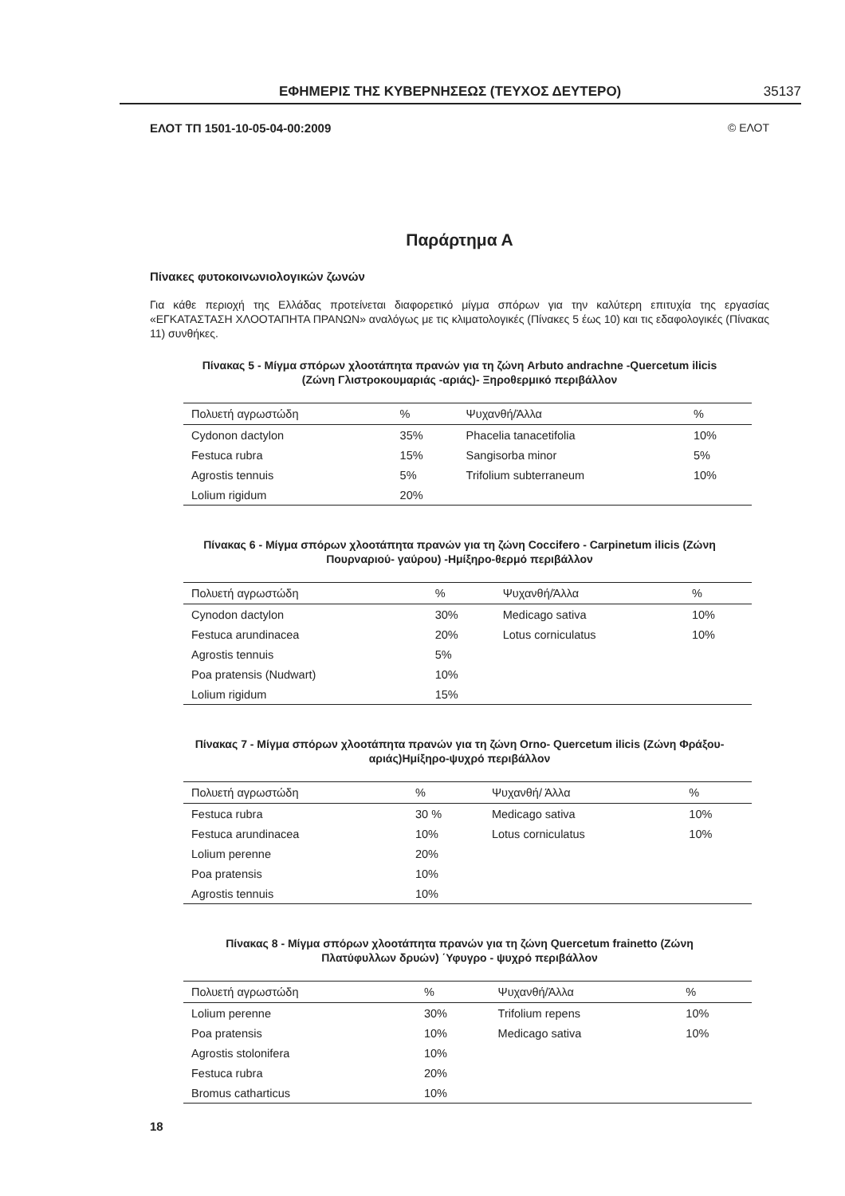ΕΦΗΜΕΡΙΣ ΤΗΣ ΚΥΒΕΡΝΗΣΕΩΣ (ΤΕΥΧΟΣ ΔΕΥΤΕΡΟ) 35137
ΕΛΟΤ ΤΠ 1501-10-05-04-00:2009 © ΕΛΟΤ
Παράρτημα Α
Πίνακες φυτοκοινωνιολογικών ζωνών
Για κάθε περιοχή της Ελλάδας προτείνεται διαφορετικό μίγμα σπόρων για την καλύτερη επιτυχία της εργασίας «ΕΓΚΑΤΑΣΤΑΣΗ ΧΛΟΟΤΑΠΗΤΑ ΠΡΑΝΩΝ» αναλόγως με τις κλιματολογικές (Πίνακες 5 έως 10) και τις εδαφολογικές (Πίνακας 11) συνθήκες.
Πίνακας 5 - Μίγμα σπόρων χλοοτάπητα πρανών για τη ζώνη Arbuto andrachne -Quercetum ilicis
(Ζώνη Γλιστροκουμαριάς -αριάς)- Ξηροθερμικό περιβάλλον
| Πολυετή αγρωστώδη | % | Ψυχανθή/Άλλα | % |
| --- | --- | --- | --- |
| Cydonon dactylon | 35% | Phacelia tanacetifolia | 10% |
| Festuca rubra | 15% | Sangisorba minor | 5% |
| Agrostis tennuis | 5% | Trifolium subterraneum | 10% |
| Lolium rigidum | 20% | | |
Πίνακας 6 - Μίγμα σπόρων χλοοτάπητα πρανών για τη ζώνη Coccifero - Carpinetum ilicis (Ζώνη
Πουρναριού- γαύρου) -Ημίξηρο-θερμό περιβάλλον
| Πολυετή αγρωστώδη | % | Ψυχανθή/Άλλα | % |
| --- | --- | --- | --- |
| Cynodon dactylon | 30% | Medicago sativa | 10% |
| Festuca arundinacea | 20% | Lotus corniculatus | 10% |
| Agrostis tennuis | 5% | | |
| Poa pratensis (Nudwart) | 10% | | |
| Lolium rigidum | 15% | | |
Πίνακας 7 - Μίγμα σπόρων χλοοτάπητα πρανών για τη ζώνη Orno- Quercetum ilicis (Ζώνη Φράξου-
αριάς)Ημίξηρο-ψυχρό περιβάλλον
| Πολυετή αγρωστώδη | % | Ψυχανθή/ Άλλα | % |
| --- | --- | --- | --- |
| Festuca rubra | 30 % | Medicago sativa | 10% |
| Festuca arundinacea | 10% | Lotus corniculatus | 10% |
| Lolium perenne | 20% | | |
| Poa pratensis | 10% | | |
| Agrostis tennuis | 10% | | |
Πίνακας 8 - Μίγμα σπόρων χλοοτάπητα πρανών για τη ζώνη Quercetum frainetto (Ζώνη
Πλατύφυλλων δρυών) ΄Υφυγρο - ψυχρό περιβάλλον
| Πολυετή αγρωστώδη | % | Ψυχανθή/Άλλα | % |
| --- | --- | --- | --- |
| Lolium perenne | 30% | Trifolium repens | 10% |
| Poa pratensis | 10% | Medicago sativa | 10% |
| Agrostis stolonifera | 10% | | |
| Festuca rubra | 20% | | |
| Bromus catharticus | 10% | | |
18